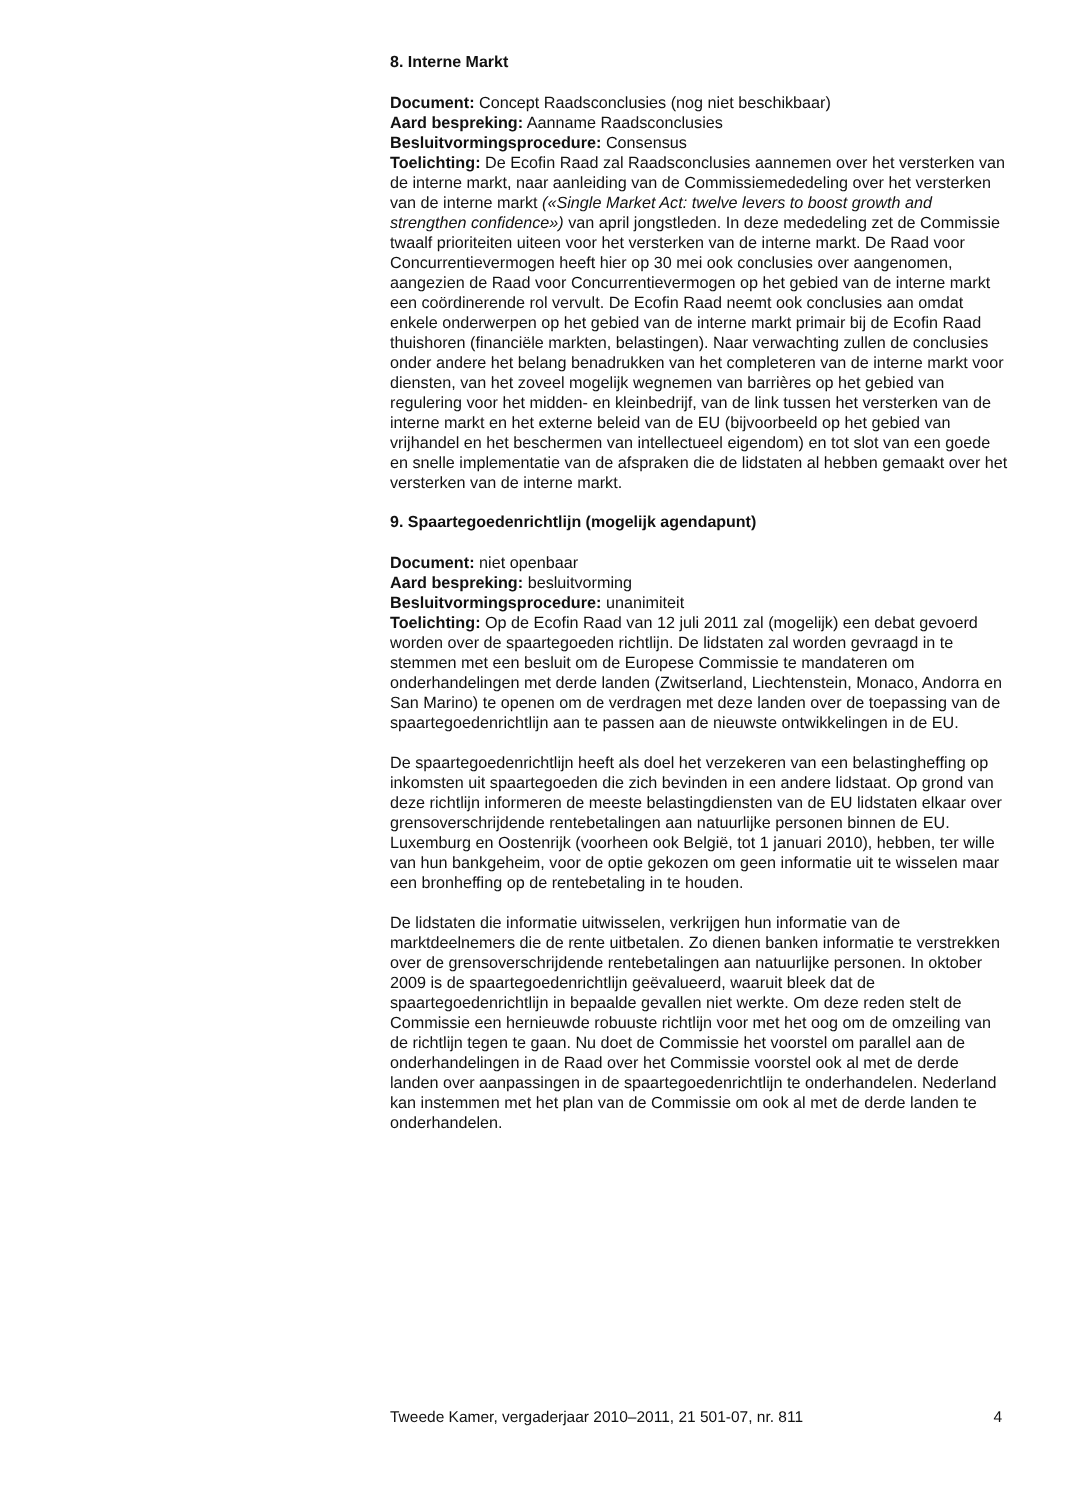8. Interne Markt
Document: Concept Raadsconclusies (nog niet beschikbaar)
Aard bespreking: Aanname Raadsconclusies
Besluitvormingsprocedure: Consensus
Toelichting: De Ecofin Raad zal Raadsconclusies aannemen over het versterken van de interne markt, naar aanleiding van de Commissiemededeling over het versterken van de interne markt («Single Market Act: twelve levers to boost growth and strengthen confidence») van april jongstleden. In deze mededeling zet de Commissie twaalf prioriteiten uiteen voor het versterken van de interne markt. De Raad voor Concurrentievermogen heeft hier op 30 mei ook conclusies over aangenomen, aangezien de Raad voor Concurrentievermogen op het gebied van de interne markt een coördinerende rol vervult. De Ecofin Raad neemt ook conclusies aan omdat enkele onderwerpen op het gebied van de interne markt primair bij de Ecofin Raad thuishoren (financiële markten, belastingen). Naar verwachting zullen de conclusies onder andere het belang benadrukken van het completeren van de interne markt voor diensten, van het zoveel mogelijk wegnemen van barrières op het gebied van regulering voor het midden- en kleinbedrijf, van de link tussen het versterken van de interne markt en het externe beleid van de EU (bijvoorbeeld op het gebied van vrijhandel en het beschermen van intellectueel eigendom) en tot slot van een goede en snelle implementatie van de afspraken die de lidstaten al hebben gemaakt over het versterken van de interne markt.
9. Spaartegoedenrichtlijn (mogelijk agendapunt)
Document: niet openbaar
Aard bespreking: besluitvorming
Besluitvormingsprocedure: unanimiteit
Toelichting: Op de Ecofin Raad van 12 juli 2011 zal (mogelijk) een debat gevoerd worden over de spaartegoeden richtlijn. De lidstaten zal worden gevraagd in te stemmen met een besluit om de Europese Commissie te mandateren om onderhandelingen met derde landen (Zwitserland, Liechtenstein, Monaco, Andorra en San Marino) te openen om de verdragen met deze landen over de toepassing van de spaartegoedenrichtlijn aan te passen aan de nieuwste ontwikkelingen in de EU.
De spaartegoedenrichtlijn heeft als doel het verzekeren van een belastingheffing op inkomsten uit spaartegoeden die zich bevinden in een andere lidstaat. Op grond van deze richtlijn informeren de meeste belastingdiensten van de EU lidstaten elkaar over grensoverschrijdende rentebetalingen aan natuurlijke personen binnen de EU. Luxemburg en Oostenrijk (voorheen ook België, tot 1 januari 2010), hebben, ter wille van hun bankgeheim, voor de optie gekozen om geen informatie uit te wisselen maar een bronheffing op de rentebetaling in te houden.
De lidstaten die informatie uitwisselen, verkrijgen hun informatie van de marktdeelnemers die de rente uitbetalen. Zo dienen banken informatie te verstrekken over de grensoverschrijdende rentebetalingen aan natuurlijke personen. In oktober 2009 is de spaartegoedenrichtlijn geëvalueerd, waaruit bleek dat de spaartegoedenrichtlijn in bepaalde gevallen niet werkte. Om deze reden stelt de Commissie een hernieuwde robuuste richtlijn voor met het oog om de omzeiling van de richtlijn tegen te gaan. Nu doet de Commissie het voorstel om parallel aan de onderhandelingen in de Raad over het Commissie voorstel ook al met de derde landen over aanpassingen in de spaartegoedenrichtlijn te onderhandelen. Nederland kan instemmen met het plan van de Commissie om ook al met de derde landen te onderhandelen.
Tweede Kamer, vergaderjaar 2010–2011, 21 501-07, nr. 811 4